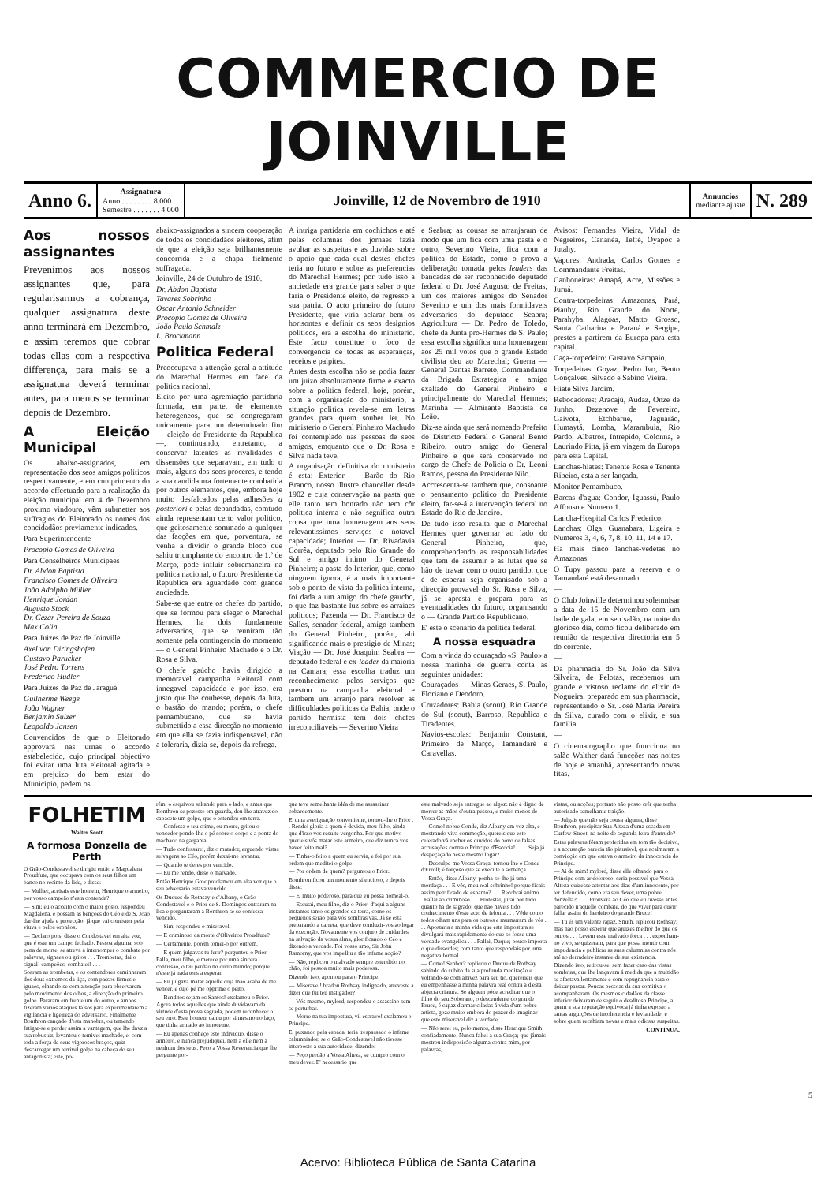COMMERCIO DE JOINVILLE
Anno 6.
Assignatura
Anno . . . . . . . . 8.000
Semestre . . . . . . . 4.000
Joinville, 12 de Novembro de 1910
Annuncios
mediante ajuste
N. 289
Aos nossos assignantes
Prevenimos aos nossos assignantes que, para regularisarmos a cobrança, qualquer assignatura deste anno terminará em Dezembro, e assim teremos que cobrar todas ellas com a respectiva differença, para mais se a assignatura deverá terminar antes, para menos se terminar depois de Dezembro.
A Eleição Municipal
Os abaixo-assignados, em representação dos seos amigos politicos respectivamente, e em cumprimento do accordo effectuado para a realisação da eleição municipal em 4 de Dezembro proximo vindouro, vêm submetter aos suffragios do Eleitorado os nomes dos concidadãos previamente indicados.
Para Superintendente
Procopio Gomes de Oliveira
Para Conselheiros Municipaes
Dr. Abdon Baptista
Francisco Gomes de Oliveira
João Adolpho Müller
Henrique Jordan
Augusto Stock
Dr. Cezar Pereira de Souza
Max Colin.
Para Juizes de Paz de Joinville
Axel von Diringshofen
Gustavo Parucker
José Pedro Torrens
Frederico Hudler
Para Juizes de Paz de Jaraguá
Guilherme Weege
João Wagner
Benjamin Sulzer
Leopoldo Jansen
Convencidos de que o Eleitorado approvará nas urnas o accordo estabelecido, cujo principal objectivo foi evitar uma luta eleitoral agitada e em prejuizo do bem estar do Municipio, pedem os
abaixo-assignados a sincera cooperação de todos os concidadãos eleitores, afim de que a eleição seja brilhantemente concorrida e a chapa fielmente suffragada.
Joinville, 24 de Outubro de 1910.
Dr. Abdon Baptista
Tavares Sobrinho
Oscar Antonio Schneider
Procopio Gomes de Oliveira
João Paulo Schmalz
L. Brockmann
Politica Federal
Preoccupava a attenção geral a attitude do Marechal Hermes em face da politica nacional.
Eleito por uma agremiação partidaria formada, em parte, de elementos heterogeneos, que se congregaram unicamente para um determinado fim — eleição do Presidente da Republica —, continuando, entretanto, a conservar latentes as rivalidades e dissensões que separavam, em tudo o mais, alguns dos seos proceres, e tendo a sua candidatura fortemente combatida por outros elementos, que, embora hoje muito desfalcados pelas adhesões a posteriori e pelas debandadas, comtudo ainda representam certo valor politico, que geitosamente sommado a qualquer das facções em que, porventura, se venha a dividir o grande bloco que sahiu triumphante do encontro de 1.º de Março, pode influir sobremaneira na politica nacional, o futuro Presidente da Republica era aguardado com grande anciedade.
Sabe-se que entre os chefes do partido, que se formou para eleger o Marechal Hermes, ha dois fundamente adversarios, que se reuniram tão somente pela contingencia do momento — o General Pinheiro Machado e o Dr. Rosa e Silva.
O chefe gaúcho havia dirigido a memoravel campanha eleitoral com innegavel capacidade e por isso, era justo que lhe coubesse, depois da luta, o bastão do mando; porém, o chefe pernambucano, que se havia submettido a essa direcção no momento em que ella se fazia indispensavel, não a toleraria, dizia-se, depois da refrega.
A intriga partidaria em cochichos e até pelas columnas dos jornaes fazia avultar as suspeitas e as duvidas sobre o apoio que cada qual destes chefes teria no futuro e sobre as preferencias do Marechal Hermes; por tudo isso a anciedade era grande para saber o que faria o Presidente eleito, de regresso a sua patria. O acto primeiro do futuro Presidente, que viria aclarar bem os horisontes e definir os seos designios politicos, era a escolha do ministerio. Este facto constitue o foco de convergencia de todas as esperanças, receios e palpites.
Antes desta escolha não se podia fazer um juizo absolutamente firme e exacto sobre a politica federal, hoje, porém, com a organisação do ministerio, a situação politica revela-se em letras grandes para quem souber ler. No ministerio o General Pinheiro Machudo foi contemplado nas pessoas de seos amigos, emquanto que o Dr. Rosa e Silva nada teve.
A organisação definitiva do ministerio é esta: Exterior — Barão do Rio Branco, nosso illustre chanceller desde 1902 e cuja conservação na pasta que elle tanto tem honrado não tem côr politica interna e não segnifica outra cousa que uma homenagem aos seos relevantissimos serviços e notavel capacidade; Interior — Dr. Rivadavia Corrêa, deputado pelo Rio Grande do Sul e amigo intimo do General Pinheiro; a pasta do Interior, que, como ninguem ignora, é a mais importante sob o ponto de vista da politica interna, foi dada a um amigo do chefe gaucho, o que faz bastante luz sobre os arraiaes politicos; Fazenda — Dr. Francisco de Salles, senador federal, amigo tambem do General Pinheiro, porém, ahi significando mais o prestigio de Minas; Viação — Dr. José Joaquim Seabra — deputado federal e ex-leader da maioria na Camara; essa escolha traduz um reconhecimento pelos serviços que prestou na campanha eleitoral e tambem um arranjo para resolver as difficuldades politicas da Bahia, onde o partido hermista tem dois chefes irreconciliaveis — Severino Vieira
e Seabra; as cousas se arranjaram de modo que um fica com uma pasta e o outro, Severino Vieira, fica com a politica do Estado, como o prova a deliberação tomada pelos leaders das bancadas de ser reconhecido deputado federal o Dr. José Augusto de Freitas, um dos maiores amigos do Senador Severino e um dos mais formidaveis adversarios do deputado Seabra; Agricultura — Dr. Pedro de Toledo, chefe da Junta pro-Hermes de S. Paulo; essa escolha significa uma homenagem aos 25 mil votos que o grande Estado civilista deu ao Marechal; Guerra — General Dantas Barreto, Commandante da Brigada Estrategica e amigo exaltado do General Pinheiro e principalmente do Marechal Hermes; Marinha — Almirante Baptista de Leão.
Diz-se ainda que será nomeado Prefeito do Districto Federal o General Bento Ribeiro, outro amigo do General Pinheiro e que será conservado no cargo de Chefe de Policia o Dr. Leoni Ramos, pessoa do Presidente Nilo.
Accrescenta-se tambem que, consoante o pensamento politico do Presidente eleito, far-se-á a intervenção federal no Estado do Rio de Janeiro.
De tudo isso resalta que o Marechal Hermes quer governar ao lado do General Pinheiro, que, comprehendendo as responsabilidades que tem de assumir e as lutas que se hão de travar com o outro partido, que é de esperar seja organisado sob a direcção provavel do Sr. Rosa e Silva, já se apresta e prepara para as eventualidades do futuro, organisando o — Grande Partido Republicano.
E' este o scenario da politica federal.
A nossa esquadra
Com a vinda do couraçado «S. Paulo» a nossa marinha de guerra conta as seguintes unidades:
Couraçados — Minas Geraes, S. Paulo, Floriano e Deodoro.
Cruzadores: Bahia (scout), Rio Grande do Sul (scout), Barroso, Republica e Tiradentes.
Navios-escolas: Benjamin Constant, Primeiro de Março, Tamandaré e Caravellas.
Avisos: Fernandes Vieira, Vidal de Negreiros, Cananéa, Teffé, Oyapoc e Jutahy.
Vapores: Andrada, Carlos Gomes e Commandante Freitas.
Canhoneiras: Amapá, Acre, Missões e Juruá.
Contra-torpedeiras: Amazonas, Pará, Piauhy, Rio Grande do Norte, Parahyba, Alagoas, Matto Grosso, Santa Catharina e Paraná e Sergipe, prestes a partirem da Europa para esta capital.
Caça-torpedeiro: Gustavo Sampaio.
Torpedeiras: Goyaz, Pedro Ivo, Bento Gonçalves, Silvado e Sabino Vieira.
Hiate Silva Jardim.
Rebocadores: Aracajú, Audaz, Onze de Junho, Dezenove de Fevereiro, Gaivota, Etchbarne, Jaguarão, Humaytá, Lomba, Marambuia, Rio Pardo, Albatros, Intrepido, Colonna, e Laurindo Pitta, já em viagem da Europa para esta Capital.
Lanchas-hiates: Tenente Rosa e Tenente Ribeiro, esta a ser lançada.
Monitor Pernambuco.
Barcas d'agua: Condor, Iguassú, Paulo Affonso e Numero 1.
Lancha-Hospital Carlos Frederico.
Lanchas: Olga, Guanabara, Ligeira e Numeros 3, 4, 6, 7, 8, 10, 11, 14 e 17.
Ha mais cinco lanchas-vedetas no Amazonas.
O Tupy passou para a reserva e o Tamandaré está desarmado.
—
O Club Joinville determinou solemnisar a data de 15 de Novembro com um baile de gala, em seu salão, na noite do glorioso dia, como ficou deliberado em reunião da respectiva directoria em 5 do corrente.
—
Da pharmacia do Sr. João da Silva Silveira, de Pelotas, recebemos um grande e vistoso reclame do elixir de Nogueira, preparado em sua pharmacia, representando o Sr. José Maria Pereira da Silva, curado com o elixir, e sua familia.
—
O cinematographo que funcciona no salão Walther dará funcções nas noites de hoje e amanhã, apresentando novas fitas.
FOLHETIM
Walter Scott
A formosa Donzella de Perth
O Grão-Condestavel se dirigiu então a Magdalena Proudfute, que occupava com os seus filhos um banco no recinto da lide, e disse:
— Mulher, aceitais este homem, Henrique o armeiro, por vosso campeão n'esta contenda?
— Sim; eu o acceito com o maior gosto, respondeu Magdalena, e possam as benções do Céo e de S. João dar-lhe ajuda e protecção, já que vai combater pela viuva e pelos orphãos.
— Declaro pois, disse o Condestavel em alta voz, que é este um campo fechado. Pessoa alguma, sob pena de morte, se atreva a interromper o combate por palavras, signaes ou gritos . . . Trombetas, dai o signal! campeões, combatei! . . .
Soaram as trombetas, e os contendores caminharam dos dous extremos da liça, com passos firmes e iguaes, olhando-se com attenção para observarem pelo movimento dos olhos, a direcção do primeiro golpe. Pararam em frente um do outro, e ambos fizeram varios ataques falsos para experimentarem a vigilancia e ligeireza do adversario. Finalmente Bonthron cançado d'esta manobra, ou temendo fatigar-se e perder assim a vantagem, que lhe davz a sua robustez, levantou o temivel machado, e, com toda a força de seus vigorosos braços, quiz descarregar um terrivel golpe na cabeça do seu antagonista; este, po-
rém, o esquivou saltando para o lado, e antes que Bonthron se pozesse em guarda, deu-lhe atravez do capacete um golpe, que o estendeu em terra.
— Confessa o teu crime, ou morre, gritou o vencedor pondo-lhe o pé sobre o corpo e a ponta do machado na garganta.
— Tudo confessarei, diz o matador, erguendo vistas selvagens ao Céo, porém dexai-me levantar.
— Quando te deres por vencido.
— Eu me rendo, disse o malvado.
Então Henrique Gow proclamou em alta voz que o seu adversario estava vencido.
Os Duques de Rothsay e d'Albany, o Grão-Condestavel e o Prior de S. Domingos entraram na lica e perguntaram a Bonthron se se confessa vencido.
— Sim, respondeu o miseravel.
— E criminoso da morte d'Oliveiros Proudfute?
— Certamente, porém tomei-o por outrem.
— E quem julgavas tu ferir? perguntou o Prior. Falla, meu filho, e merece por uma sincera confissão, o teu perdão no outro mundo; porque n'este já nada tens a esperar.
— Eu julgava matar aquelle cuja mão acaba de me vencer, e cujo pé me opprime o peito.
— Benditos sejam os Santos! exclamou o Prior. Agora todos aquelles que ainda duvidavam da virtude d'esta prova sagrada, podem reconhecer o seu erro. Este homem cahiu por si mesmo no laço, que tinha armado ao innocente.
— Eu apenas conheço este individuo, disse o armeiro, e nunca prejudiquei, nem a elle nem a nenhum dos seus. Peço a Vossa Reverencia que lhe pergunte por-
que teve semelhante idéa de me assassinar cobardemente.
E' uma averiguação conveniente, tornou-lhe o Prior . . Rendei gloria a quem é devida, meu filho, ainda que d'isso vos resulte vergonha. Por que motivo querieis vós matar este armeiro, que diz nunca vos haver feito mal?
— Tinha-o feito a quem eu servia, e foi por sua ordem que meditei o golpe.
— Por ordem de quem? perguntou o Prior.
Bonthron ficou um momento silencioso, e depois disse:
— E' muito poderoso, para que eu possa nomeal-o.
— Escutai, meu filho, diz o Prior; d'aqui a alguns instantes tanto os grandes da terra, como os pequenos serão para vós sombras vãs. Já se está preparando a carreta, que deve conduzir-vos ao logar da execução. Novamente vos conjuro de cuidardes na salvação da vossa alma, glorificando o Céo e dizendo a verdade. Foi vosso amo, Sir John Ramorny, que vos impelliu a tão infame acção?
— Não, replicou o malvado sempre estendido no chão, foi pessoa muito mais poderosa.
Dizendo isto, apontou para o Principe.
— Miseravel! bradou Rothsay indignado, atreveste a dizer que fui teu instigador?
— Vós mesmo, mylord, respondeu o assassino sem se perturbar.
— Morre na tua impostura, vil escravo! exclamou o Principe.
E, puxando pela espada, teria trespassado o infame calumniador, se o Grão-Condestavel não tivesse interposto a sua autoridade, dizendo:
— Peço perdão a Vossa Alteza, se cumpro com o meu dever. E' necessario que
este malvado seja entregue ao algoz: não é digno de morrer as mãos d'outra pessoa, e muito menos de Vossa Graça.
— Como! nobre Conde, diz Albany em voz alta, e mostrando viva commoção, quereis que este celerado vá encher os ouvidos do povo de falsas accusações contra o Principe d'Escocia! . . . . Seja já despeçaçado neste mesmo logar?
— Desculpe-me Vossa Graça, tornou-lhe o Conde d'Erroll; é forçoso que se execute a sentença.
— Então, disse Albany, ponha-se-lhe já uma mordaça . . . E vós, meu real sobrinho! porque ficais assim petrificado de espanto? . . . Recobrai animo . . . Fallai ao criminoso . . . Protestai, jurai por tudo quanto ha de sagrado, que não haveis tido conhecimento d'este acto de felonia . . . Vêde como todos olham uns para os outros e murmuram de vós . . . Apostaria a minha vida que esta impostura se divulgará mais rapidamente do que se fosse uma verdade evangelica . . . Fallai, Duque; pouco importa o que disserdes; com tanto que respondais por uma negativa formal.
— Como! Senhor? replicou o Duque de Rothsay sahindo do subito da sua profunda meditação e voltando-se com altivez para seu tio, quererieis que eu empenhasse a minha palavra real contra a d'esta abjecta criatura. Se alguem póde acreditar que o filho do seu Soberano, o descendente do grande Bruce, é capaz d'armar ciladas á vida d'um pobre artista, goze muito embora do prazer de imaginar que este miseravel diz a verdade.
— Não serei eu, pelo menos, disse Henrique Smith confiadamente. Nunca faltei a sua Graça; que jámais mostrou indisposição alguma contra mim, por palavras,
vistas, ou acções; portanto não posso crêr que tenha autorisado semelhante traição.
— Julgais que não seja cousa alguma, disse Bonthron, precipitar Sua Alteza d'uma escada em Curfew-Street, na noite de segunda feira d'entrudo?
Estas palavras fôram proferidas em tom tão decisivo, e a accusação parecia tão plausivel, que acalmaram a convicção em que estava o armeiro da innocencia do Principe.
— Ai de mim! mylord, disse elle olhando para o Principe com ar doloroso, seria possivel que Vossa Alteza quizesse attentar aos dias d'um innocente, por ter defendido, como era seu dever, uma pobre donzella? . . . . Prouvéra ao Céo que eu tivesse antes parecido n'aquelle combate, do que viver para ouvir fallar assim do herdeiro do grande Bruce!
— Tu és um valente rapaz, Smith, replicou Rothsay; mas não posso esperar que ajuizes melhor do que os outros . . . Levem esse malvado forca . . . exponham-no vivo, se quizeram, para que possa mentir com impudencia e publicar as suas calumnias contra nós até ao derradeiro instante de sua existencia.
Dizendo isto, retirou-se, sem fazer caso das vistas sombrias, que lhe lançavam á medida que a multidão se afastava lentamente e com repugnancia para o deixar passar. Poucas pessoas da sua comitiva o acompanharam. Os mesmos cidadãos da classe inferior deixaram de seguir o desditoso Principe, a quem a sua reputação equivoca já tinha exposto a tantas arguições de incoherencia e leviandade, e sobre quem recahiam novas e mais odiosas suspeitas.
CONTINUA.
5
Acervo: Biblioteca Pública de Santa Catarina